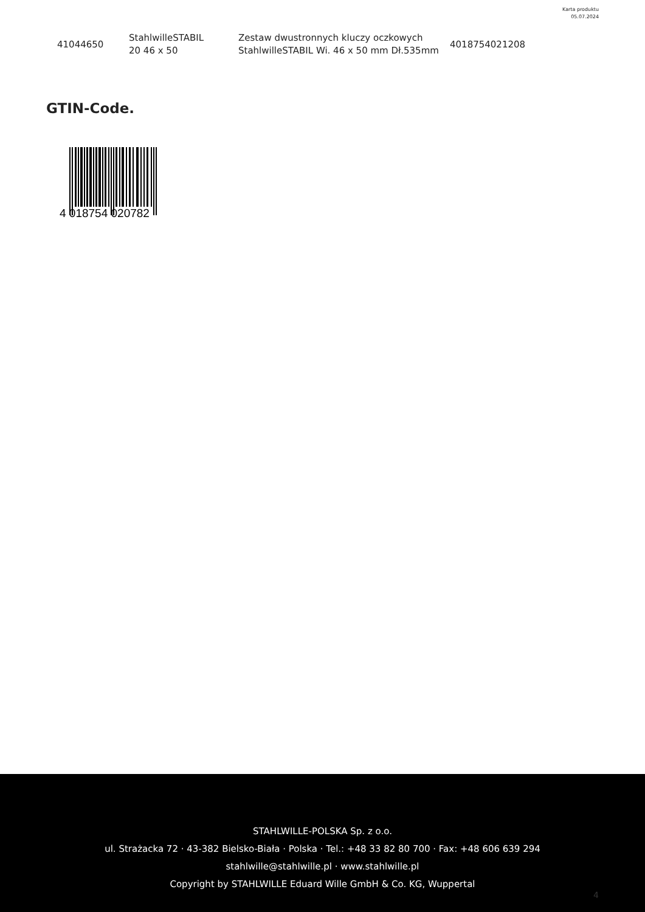Karta produktu
05.07.2024
| 41044650 | StahlwilleSTABIL 20 46 x 50 | Zestaw dwustronnych kluczy oczkowych StahlwilleSTABIL Wi. 46 x 50 mm Dł.535mm | 4018754021208 |
GTIN-Code.
4 018754 020782
STAHLWILLE-POLSKA Sp. z o.o.
ul. Strażacka 72 · 43-382 Bielsko-Biała · Polska · Tel.: +48 33 82 80 700 · Fax: +48 606 639 294
stahlwille@stahlwille.pl · www.stahlwille.pl
Copyright by STAHLWILLE Eduard Wille GmbH & Co. KG, Wuppertal
4